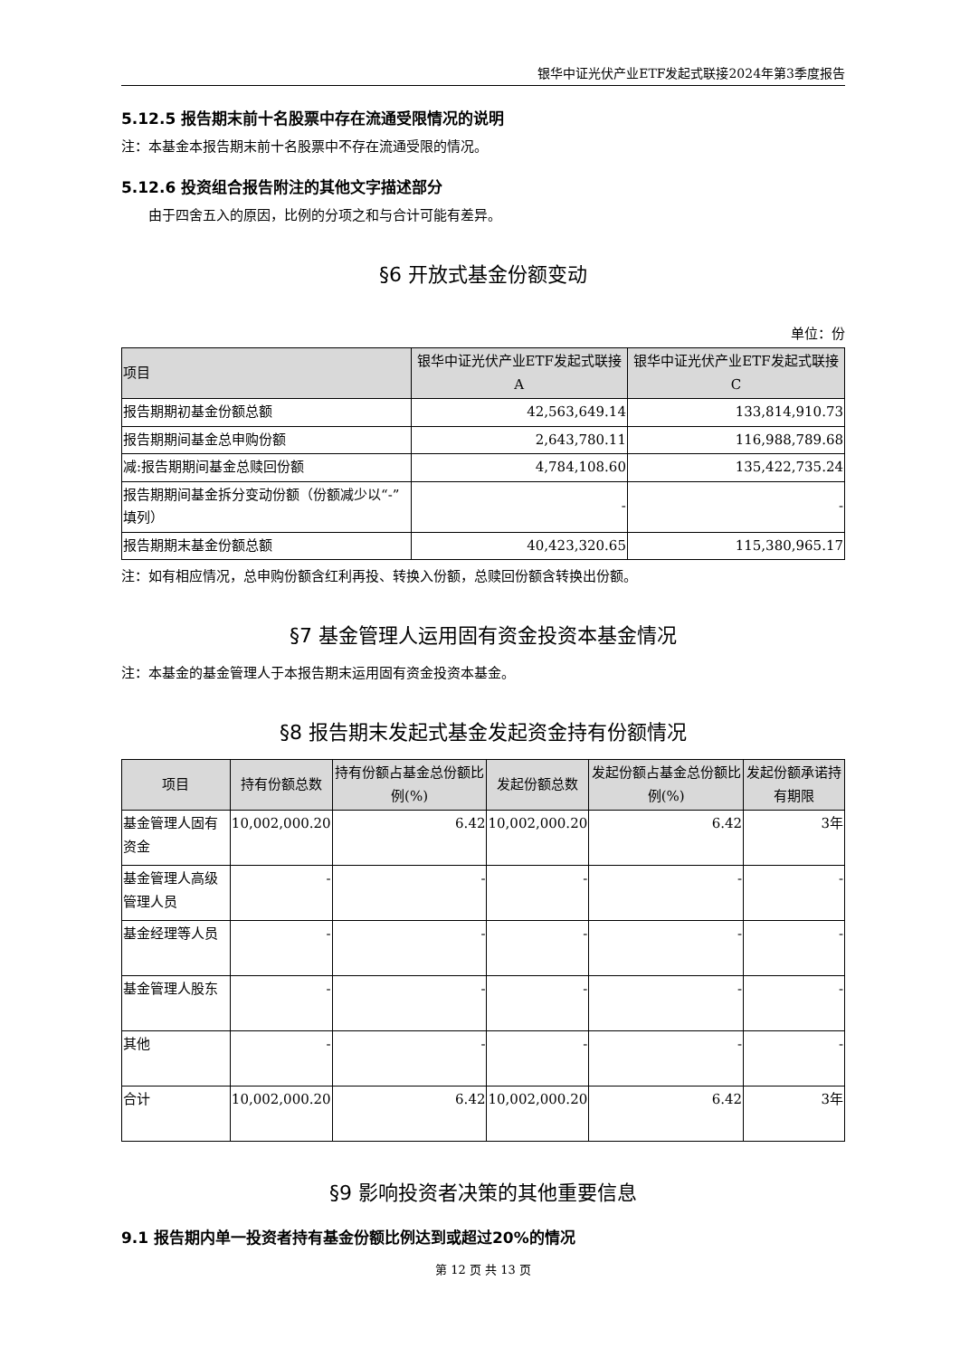银华中证光伏产业ETF发起式联接2024年第3季度报告
5.12.5 报告期末前十名股票中存在流通受限情况的说明
注：本基金本报告期末前十名股票中不存在流通受限的情况。
5.12.6 投资组合报告附注的其他文字描述部分
由于四舍五入的原因，比例的分项之和与合计可能有差异。
§6 开放式基金份额变动
单位：份
| 项目 | 银华中证光伏产业ETF发起式联接A | 银华中证光伏产业ETF发起式联接C |
| --- | --- | --- |
| 报告期期初基金份额总额 | 42,563,649.14 | 133,814,910.73 |
| 报告期期间基金总申购份额 | 2,643,780.11 | 116,988,789.68 |
| 减:报告期期间基金总赎回份额 | 4,784,108.60 | 135,422,735.24 |
| 报告期期间基金拆分变动份额（份额减少以“-”填列） | - | - |
| 报告期期末基金份额总额 | 40,423,320.65 | 115,380,965.17 |
注：如有相应情况，总申购份额含红利再投、转换入份额，总赎回份额含转换出份额。
§7 基金管理人运用固有资金投资本基金情况
注：本基金的基金管理人于本报告期末运用固有资金投资本基金。
§8 报告期末发起式基金发起资金持有份额情况
| 项目 | 持有份额总数 | 持有份额占基金总份额比例(%) | 发起份额总数 | 发起份额占基金总份额比例(%) | 发起份额承诺持有期限 |
| --- | --- | --- | --- | --- | --- |
| 基金管理人固有资金 | 10,002,000.20 | 6.42 | 10,002,000.20 | 6.42 | 3年 |
| 基金管理人高级管理人员 | - | - | - | - | - |
| 基金经理等人员 | - | - | - | - | - |
| 基金管理人股东 | - | - | - | - | - |
| 其他 | - | - | - | - | - |
| 合计 | 10,002,000.20 | 6.42 | 10,002,000.20 | 6.42 | 3年 |
§9 影响投资者决策的其他重要信息
9.1 报告期内单一投资者持有基金份额比例达到或超过20%的情况
第 12 页 共 13 页